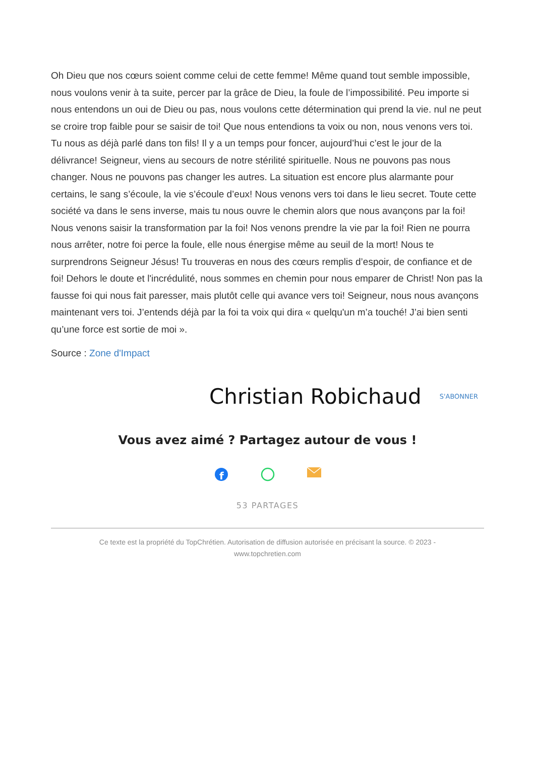Oh Dieu que nos cœurs soient comme celui de cette femme! Même quand tout semble impossible, nous voulons venir à ta suite, percer par la grâce de Dieu, la foule de l’impossibilité. Peu importe si nous entendons un oui de Dieu ou pas, nous voulons cette détermination qui prend la vie. nul ne peut se croire trop faible pour se saisir de toi! Que nous entendions ta voix ou non, nous venons vers toi. Tu nous as déjà parlé dans ton fils! Il y a un temps pour foncer, aujourd’hui c’est le jour de la délivrance! Seigneur, viens au secours de notre stérilité spirituelle. Nous ne pouvons pas nous changer. Nous ne pouvons pas changer les autres. La situation est encore plus alarmante pour certains, le sang s’écoule, la vie s’écoule d’eux! Nous venons vers toi dans le lieu secret. Toute cette société va dans le sens inverse, mais tu nous ouvre le chemin alors que nous avançons par la foi! Nous venons saisir la transformation par la foi! Nos venons prendre la vie par la foi! Rien ne pourra nous arrêter, notre foi perce la foule, elle nous énergise même au seuil de la mort! Nous te surprendrons Seigneur Jésus! Tu trouveras en nous des cœurs remplis d’espoir, de confiance et de foi! Dehors le doute et l'incrédulité, nous sommes en chemin pour nous emparer de Christ! Non pas la fausse foi qui nous fait paresser, mais plutôt celle qui avance vers toi! Seigneur, nous nous avançons maintenant vers toi. J’entends déjà par la foi ta voix qui dira « quelqu'un m’a touché! J’ai bien senti qu’une force est sortie de moi ».
Source : Zone d'Impact
Christian Robichaud S'ABONNER
Vous avez aimé ? Partagez autour de vous !
f
53 PARTAGES
Ce texte est la propriété du TopChrétien. Autorisation de diffusion autorisée en précisant la source. © 2023 -
www.topchretien.com